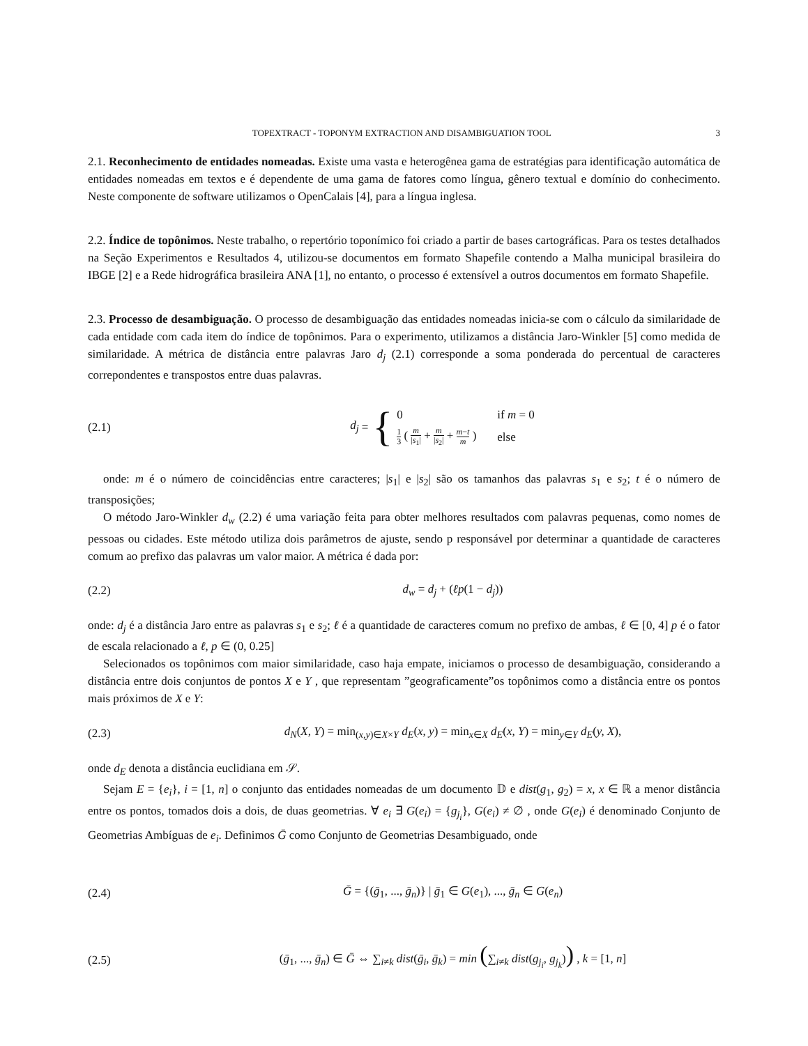TOPEXTRACT - TOPONYM EXTRACTION AND DISAMBIGUATION TOOL 3
2.1. Reconhecimento de entidades nomeadas. Existe uma vasta e heterogênea gama de estratégias para identificação automática de entidades nomeadas em textos e é dependente de uma gama de fatores como língua, gênero textual e domínio do conhecimento. Neste componente de software utilizamos o OpenCalais [4], para a língua inglesa.
2.2. Índice de topônimos. Neste trabalho, o repertório toponímico foi criado a partir de bases cartográficas. Para os testes detalhados na Seção Experimentos e Resultados 4, utilizou-se documentos em formato Shapefile contendo a Malha municipal brasileira do IBGE [2] e a Rede hidrográfica brasileira ANA [1], no entanto, o processo é extensível a outros documentos em formato Shapefile.
2.3. Processo de desambiguação. O processo de desambiguação das entidades nomeadas inicia-se com o cálculo da similaridade de cada entidade com cada item do índice de topônimos. Para o experimento, utilizamos a distância Jaro-Winkler [5] como medida de similaridade. A métrica de distância entre palavras Jaro d<sub>j</sub> (2.1) corresponde a soma ponderada do percentual de caracteres correpondentes e transpostos entre duas palavras.
(2.1)
d<sub>j</sub> = {
| 0 | if m = 0 |
| 1 3 ( m / s<sub>1</sub>/ + m / s<sub>2</sub>/ + m − t m ) | else |
onde: m é o número de coincidências entre caracteres; |s<sub>1</sub>| e |s<sub>2</sub>| são os tamanhos das palavras s<sub>1</sub> e s<sub>2</sub>; t é o número de transposições;
O método Jaro-Winkler d<sub>w</sub> (2.2) é uma variação feita para obter melhores resultados com palavras pequenas, como nomes de pessoas ou cidades. Este método utiliza dois parâmetros de ajuste, sendo p responsável por determinar a quantidade de caracteres comum ao prefixo das palavras um valor maior. A métrica é dada por:
(2.2) d<sub>w</sub> = d<sub>j</sub> + (ℓp(1 − d<sub>j</sub>))
onde: d<sub>j</sub> é a distância Jaro entre as palavras s<sub>1</sub> e s<sub>2</sub>; ℓ é a quantidade de caracteres comum no prefixo de ambas, ℓ ∈ [0, 4] p é o fator de escala relacionado a ℓ, p ∈ (0, 0.25]
Selecionados os topônimos com maior similaridade, caso haja empate, iniciamos o processo de desambiguação, considerando a distância entre dois conjuntos de pontos X e Y , que representam ”geograficamente”os topônimos como a distância entre os pontos mais próximos de X e Y:
(2.3)
d<sub>N</sub>(X, Y) = min<sub>(x,y)∈X×Y</sub> d<sub>E</sub>(x, y) = min<sub>x∈X</sub> d<sub>E</sub>(x, Y) = min<sub>y∈Y</sub> d<sub>E</sub>(y, X),
onde d<sub>E</sub> denota a distância euclidiana em 𝒮.
Sejam E = {e<sub>i</sub>}, i = [1, n] o conjunto das entidades nomeadas de um documento 𝔻 e dist(g<sub>1</sub>, g<sub>2</sub>) = x, x ∈ ℝ a menor distância entre os pontos, tomados dois a dois, de duas geometrias. ∀ e<sub>i</sub> ∃ G(e<sub>i</sub>) = {g<sub>j<sub>i</sub></sub>}, G(e<sub>i</sub>) ≠ ∅ , onde G(e<sub>i</sub>) é denominado Conjunto de Geometrias Ambíguas de e<sub>i</sub>. Definimos Ḡ como Conjunto de Geometrias Desambiguado, onde
(2.4)
Ḡ = {(ḡ<sub>1</sub>, ..., ḡ<sub>n</sub>)} | ḡ<sub>1</sub> ∈ G(e<sub>1</sub>), ..., ḡ<sub>n</sub> ∈ G(e<sub>n</sub>)
(2.5)
(ḡ<sub>1</sub>, ..., ḡ<sub>n</sub>) ∈ Ḡ ⇔ ∑<sub>i≠k</sub> dist(ḡ<sub>i</sub>, ḡ<sub>k</sub>) = min (∑<sub>i≠k</sub> dist(g<sub>j<sub>i</sub></sub>, g<sub>j<sub>k</sub></sub>)) , k = [1, n]